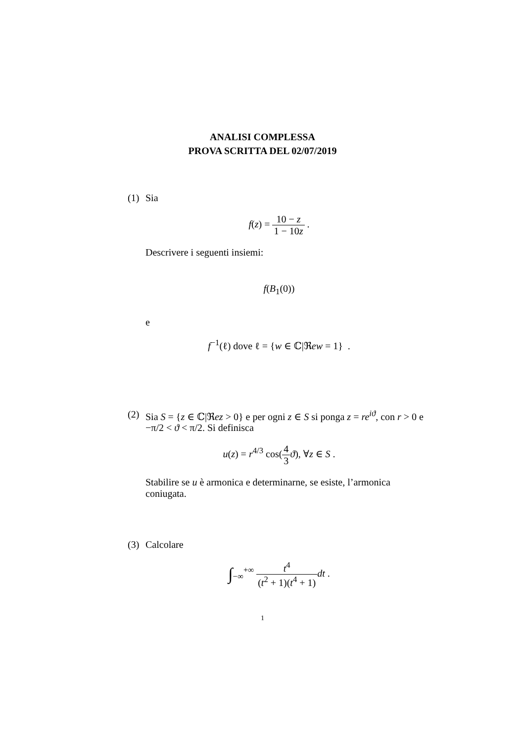ANALISI COMPLESSA
PROVA SCRITTA DEL 02/07/2019
(1) Sia
f(z) = 10 − z 1 − 10z .
Descrivere i seguenti insiemi:
f(B<sub>1</sub>(0))
e
f<sup>−1</sup>(ℓ) dove ℓ = {w ∈ ℂ|ℜew = 1} .
(2) Sia S = {z ∈ ℂ|ℜez > 0} e per ogni z ∈ S si ponga z = re<sup>iϑ</sup>, con r > 0 e −π/2 < ϑ < π/2. Si definisca
u(z) = r<sup>4/3</sup> cos(4 3 ϑ), ∀z ∈ S .
Stabilire se u è armonica e determinarne, se esiste, l’armonica coniugata.
(3) Calcolare
∫<sub>−∞</sub><sup>+∞</sup> t<sup>4</sup> (t<sup>2</sup> + 1)(t<sup>4</sup> + 1) dt .
1